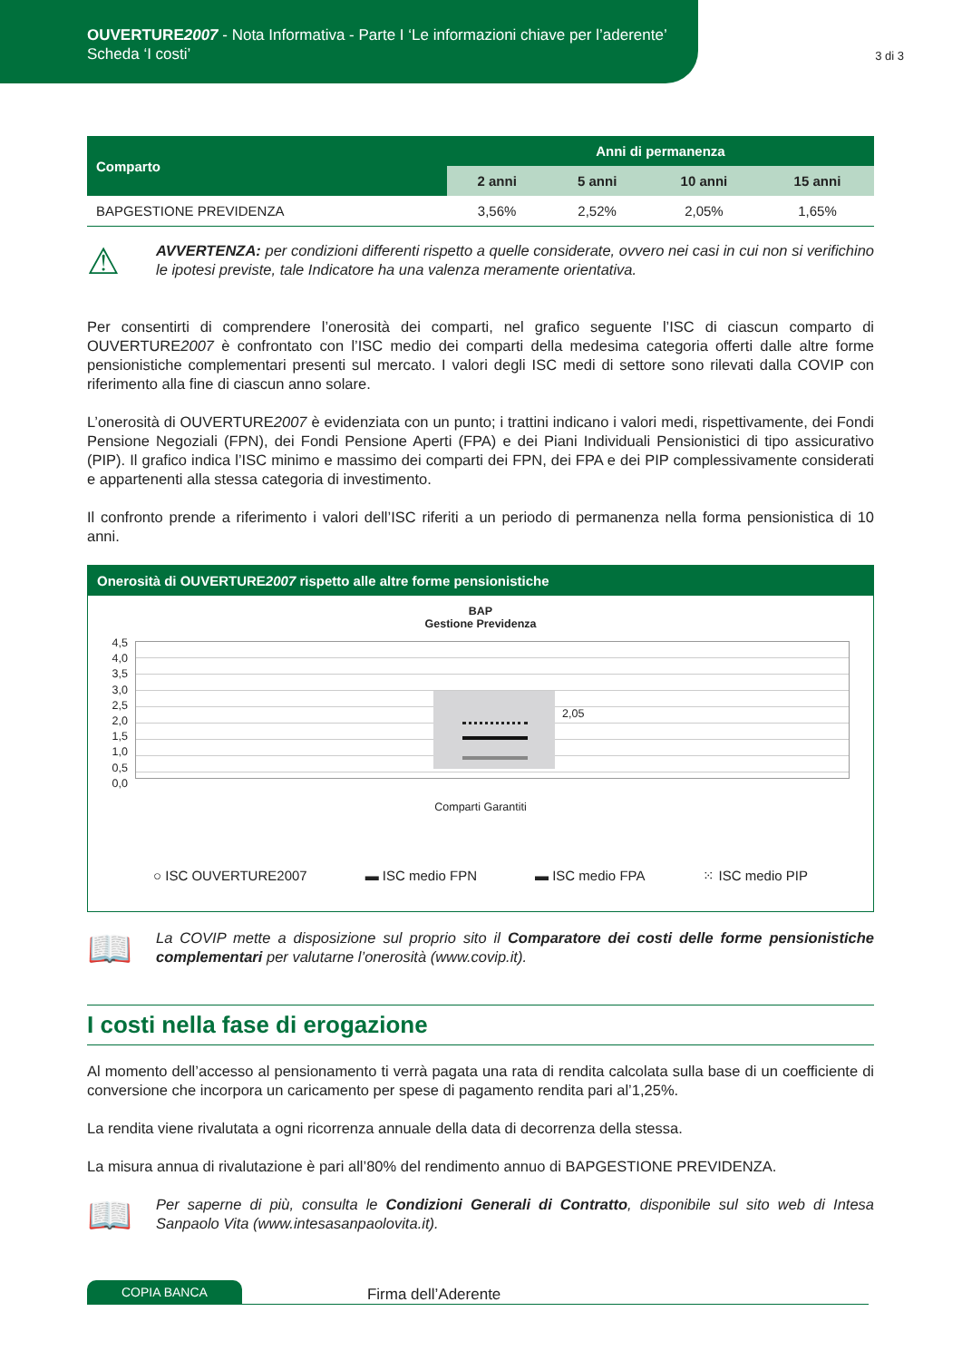OUVERTURE2007 - Nota Informativa - Parte I ‘Le informazioni chiave per l’aderente’
Scheda ‘I costi’
3 di 3
| Comparto | Anni di permanenza | | | |
| --- | --- | --- | --- | --- |
| | 2 anni | 5 anni | 10 anni | 15 anni |
| BAPGESTIONE PREVIDENZA | 3,56% | 2,52% | 2,05% | 1,65% |
⚠
AVVERTENZA: per condizioni differenti rispetto a quelle considerate, ovvero nei casi in cui non si verifichino le ipotesi previste, tale Indicatore ha una valenza meramente orientativa.
Per consentirti di comprendere l’onerosità dei comparti, nel grafico seguente l’ISC di ciascun comparto di OUVERTURE2007 è confrontato con l’ISC medio dei comparti della medesima categoria offerti dalle altre forme pensionistiche complementari presenti sul mercato. I valori degli ISC medi di settore sono rilevati dalla COVIP con riferimento alla fine di ciascun anno solare.
L’onerosità di OUVERTURE2007 è evidenziata con un punto; i trattini indicano i valori medi, rispettivamente, dei Fondi Pensione Negoziali (FPN), dei Fondi Pensione Aperti (FPA) e dei Piani Individuali Pensionistici di tipo assicurativo (PIP). Il grafico indica l’ISC minimo e massimo dei comparti dei FPN, dei FPA e dei PIP complessivamente considerati e appartenenti alla stessa categoria di investimento.
Il confronto prende a riferimento i valori dell’ISC riferiti a un periodo di permanenza nella forma pensionistica di 10 anni.
Onerosità di OUVERTURE2007 rispetto alle altre forme pensionistiche
BAP
Gestione Previdenza
4,5
4,0
3,5
3,0
2,5
2,0
1,5
1,0
0,5
0,0
2,05
Comparti Garantiti
○ ISC OUVERTURE2007 ▬ ISC medio FPN ▬ ISC medio FPA ⁙ ISC medio PIP
📖
La COVIP mette a disposizione sul proprio sito il Comparatore dei costi delle forme pensionistiche complementari per valutarne l’onerosità (www.covip.it).
I costi nella fase di erogazione
Al momento dell’accesso al pensionamento ti verrà pagata una rata di rendita calcolata sulla base di un coefficiente di conversione che incorpora un caricamento per spese di pagamento rendita pari al’1,25%.
La rendita viene rivalutata a ogni ricorrenza annuale della data di decorrenza della stessa.
La misura annua di rivalutazione è pari all’80% del rendimento annuo di BAPGESTIONE PREVIDENZA.
📖
Per saperne di più, consulta le Condizioni Generali di Contratto, disponibile sul sito web di Intesa Sanpaolo Vita (www.intesasanpaolovita.it).
COPIA BANCA Firma dell’Aderente